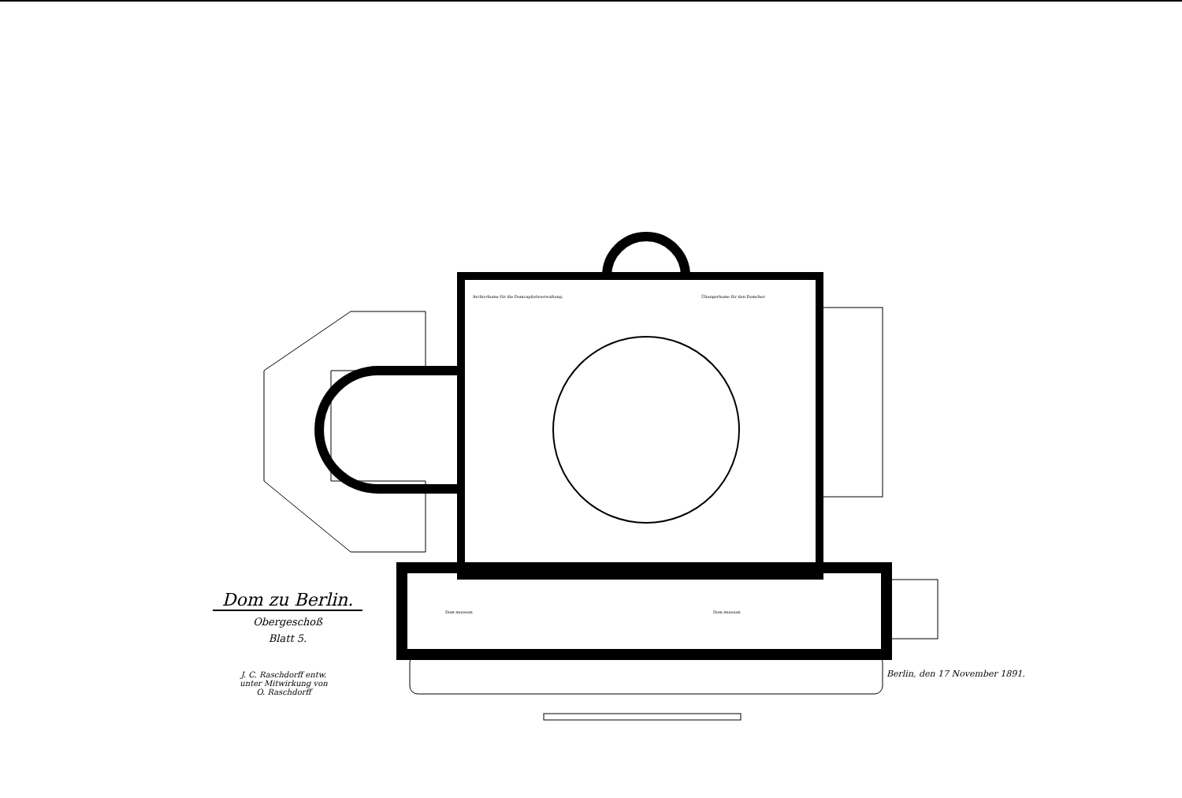Archivräume für die Domcapitelsverwaltung.
Übungsräume für den Domchor.
Dom museum
Dom museum
Dom zu Berlin.
Obergeschoß
Blatt 5.
J. C. Raschdorff entw.
unter Mitwirkung von
O. Raschdorff
Berlin, den 17 November 1891.